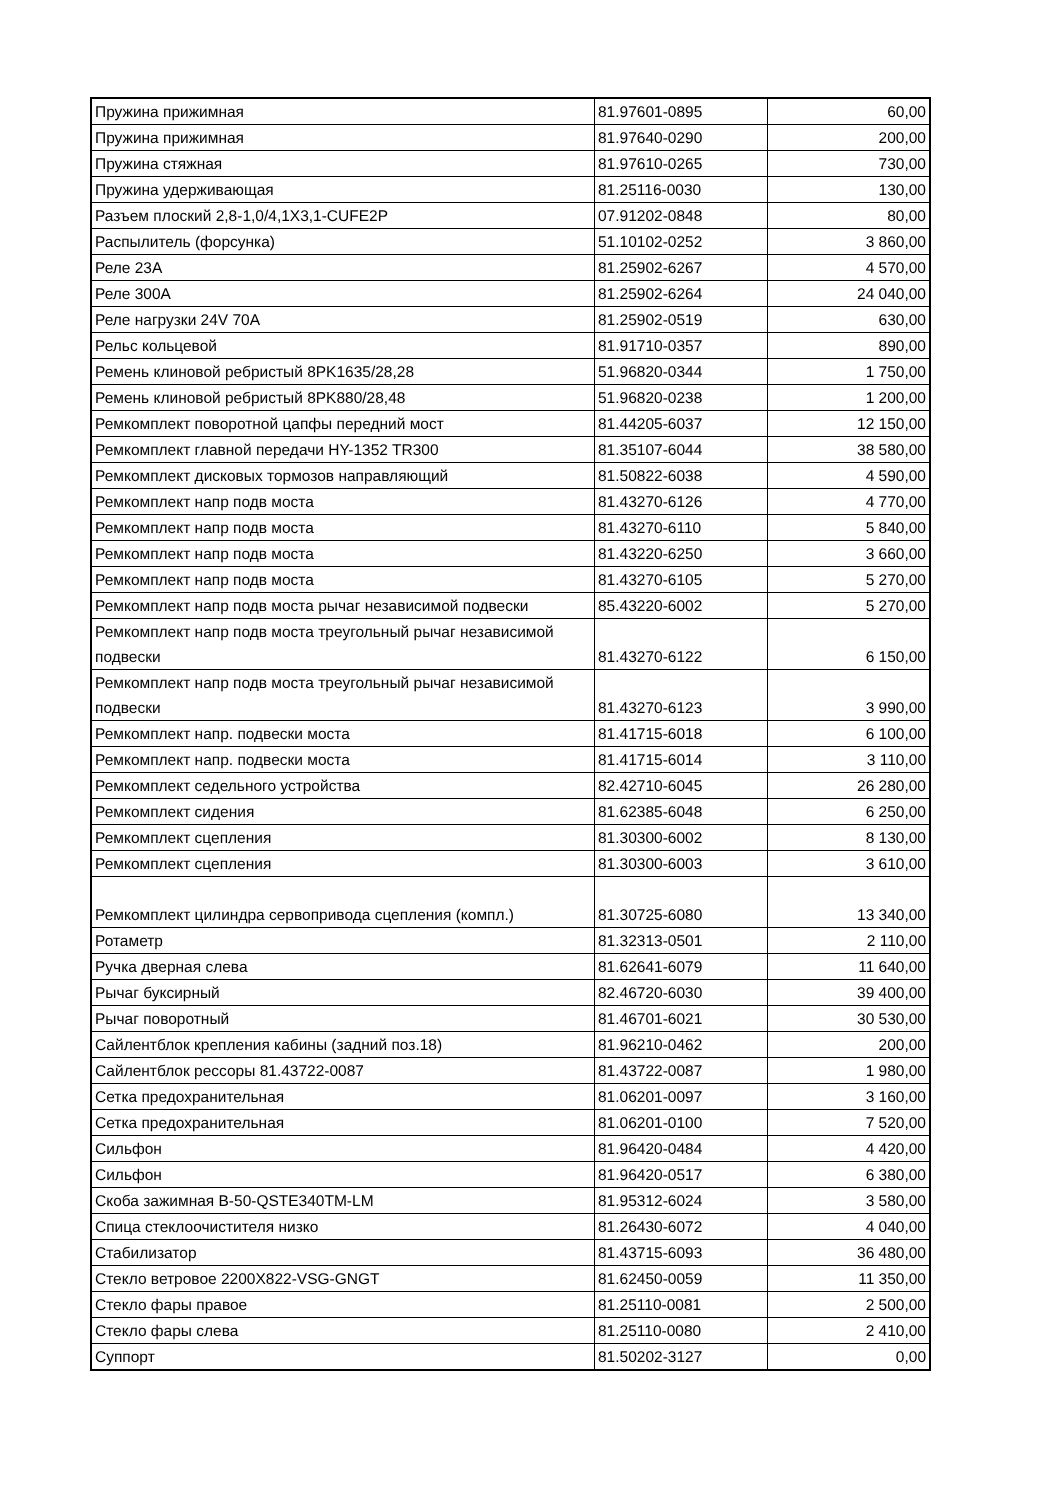| Пружина прижимная | 81.97601-0895 | 60,00 |
| Пружина прижимная | 81.97640-0290 | 200,00 |
| Пружина стяжная | 81.97610-0265 | 730,00 |
| Пружина удерживающая | 81.25116-0030 | 130,00 |
| Разъем плоский 2,8-1,0/4,1X3,1-CUFE2P | 07.91202-0848 | 80,00 |
| Распылитель (форсунка) | 51.10102-0252 | 3 860,00 |
| Реле 23А | 81.25902-6267 | 4 570,00 |
| Реле 300А | 81.25902-6264 | 24 040,00 |
| Реле нагрузки 24V 70A | 81.25902-0519 | 630,00 |
| Рельс кольцевой | 81.91710-0357 | 890,00 |
| Ремень клиновой ребристый 8PK1635/28,28 | 51.96820-0344 | 1 750,00 |
| Ремень клиновой ребристый 8PK880/28,48 | 51.96820-0238 | 1 200,00 |
| Ремкомплект поворотной цапфы передний мост | 81.44205-6037 | 12 150,00 |
| Ремкомплект главной передачи HY-1352 TR300 | 81.35107-6044 | 38 580,00 |
| Ремкомплект дисковых тормозов направляющий | 81.50822-6038 | 4 590,00 |
| Ремкомплект напр подв моста | 81.43270-6126 | 4 770,00 |
| Ремкомплект напр подв моста | 81.43270-6110 | 5 840,00 |
| Ремкомплект напр подв моста | 81.43220-6250 | 3 660,00 |
| Ремкомплект напр подв моста | 81.43270-6105 | 5 270,00 |
| Ремкомплект напр подв моста рычаг независимой подвески | 85.43220-6002 | 5 270,00 |
| Ремкомплект напр подв моста треугольный рычаг независимой подвески | 81.43270-6122 | 6 150,00 |
| Ремкомплект напр подв моста треугольный рычаг независимой подвески | 81.43270-6123 | 3 990,00 |
| Ремкомплект напр. подвески моста | 81.41715-6018 | 6 100,00 |
| Ремкомплект напр. подвески моста | 81.41715-6014 | 3 110,00 |
| Ремкомплект седельного устройства | 82.42710-6045 | 26 280,00 |
| Ремкомплект сидения | 81.62385-6048 | 6 250,00 |
| Ремкомплект сцепления | 81.30300-6002 | 8 130,00 |
| Ремкомплект сцепления | 81.30300-6003 | 3 610,00 |
| Ремкомплект цилиндра сервопривода сцепления (компл.) | 81.30725-6080 | 13 340,00 |
| Ротаметр | 81.32313-0501 | 2 110,00 |
| Ручка дверная слева | 81.62641-6079 | 11 640,00 |
| Рычаг буксирный | 82.46720-6030 | 39 400,00 |
| Рычаг поворотный | 81.46701-6021 | 30 530,00 |
| Сайлентблок крепления кабины (задний поз.18) | 81.96210-0462 | 200,00 |
| Сайлентблок рессоры 81.43722-0087 | 81.43722-0087 | 1 980,00 |
| Сетка предохранительная | 81.06201-0097 | 3 160,00 |
| Сетка предохранительная | 81.06201-0100 | 7 520,00 |
| Сильфон | 81.96420-0484 | 4 420,00 |
| Сильфон | 81.96420-0517 | 6 380,00 |
| Скоба зажимная B-50-QSTE340TM-LM | 81.95312-6024 | 3 580,00 |
| Спица стеклоочистителя низко | 81.26430-6072 | 4 040,00 |
| Стабилизатор | 81.43715-6093 | 36 480,00 |
| Стекло ветровое 2200X822-VSG-GNGT | 81.62450-0059 | 11 350,00 |
| Стекло фары правое | 81.25110-0081 | 2 500,00 |
| Стекло фары слева | 81.25110-0080 | 2 410,00 |
| Суппорт | 81.50202-3127 | 0,00 |